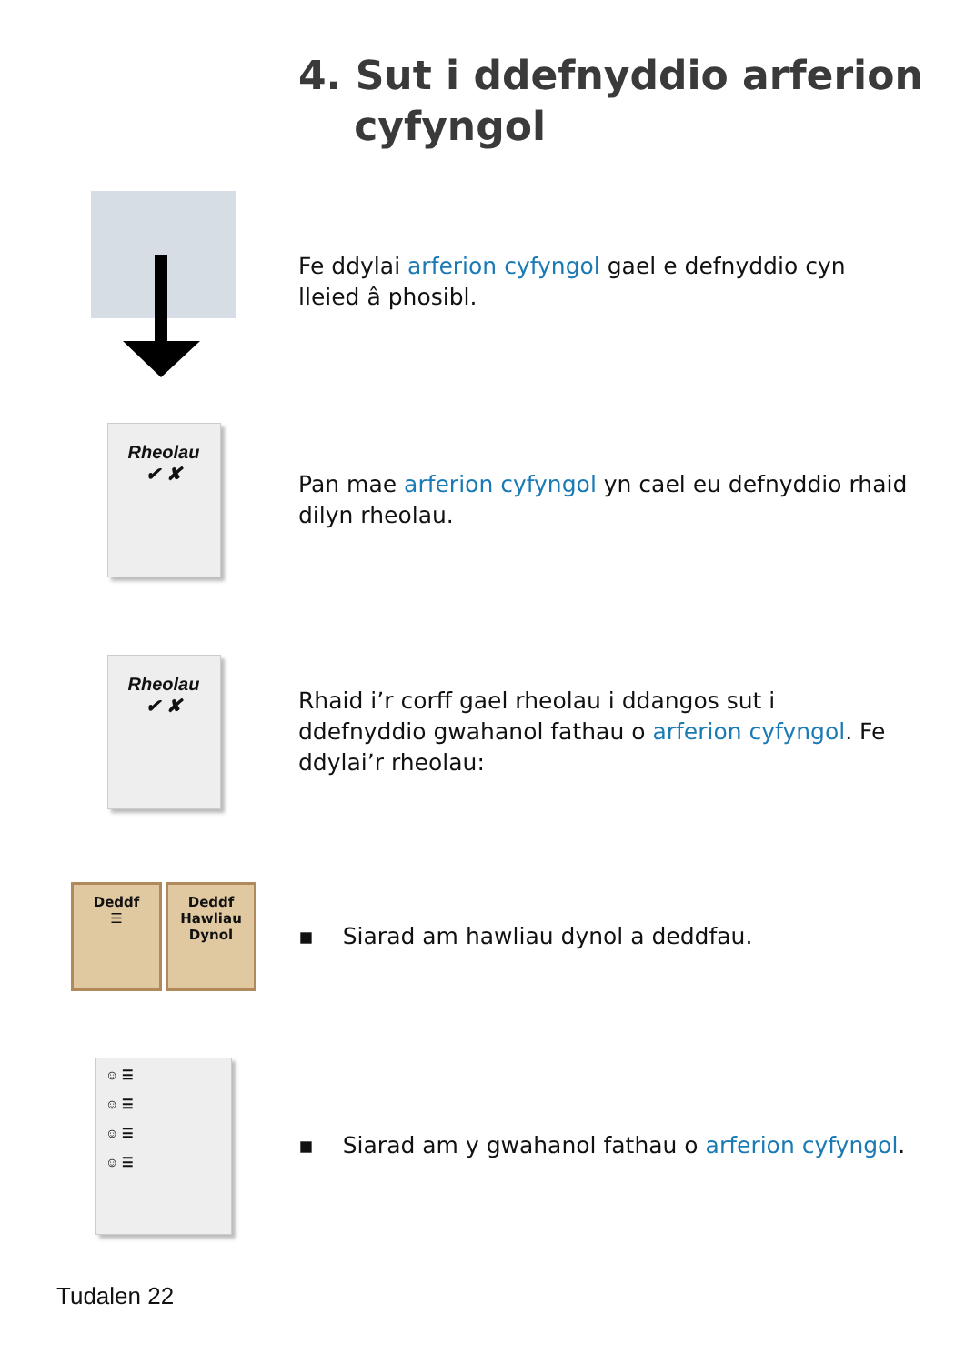4. Sut i ddefnyddio arferion
cyfyngol
Fe ddylai arferion cyfyngol gael e defnyddio cyn lleied â phosibl.
Rheolau
✔ ✘
Pan mae arferion cyfyngol yn cael eu defnyddio rhaid dilyn rheolau.
Rheolau
✔ ✘
Rhaid i’r corff gael rheolau i ddangos sut i ddefnyddio gwahanol fathau o arferion cyfyngol. Fe ddylai’r rheolau:
Deddf
☰
Deddf Hawliau Dynol
▪ Siarad am hawliau dynol a deddfau.
☺ ☰
☺ ☰
☺ ☰
☺ ☰
▪ Siarad am y gwahanol fathau o arferion cyfyngol.
Tudalen 22